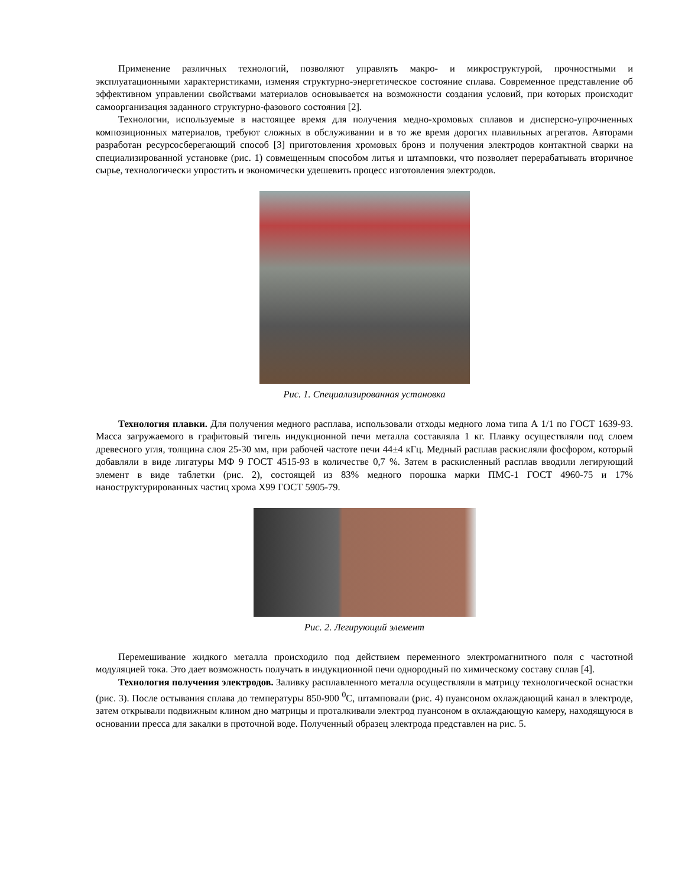Применение различных технологий, позволяют управлять макро- и микроструктурой, прочностными и эксплуатационными характеристиками, изменяя структурно-энергетическое состояние сплава. Современное представление об эффективном управлении свойствами материалов основывается на возможности создания условий, при которых происходит самоорганизация заданного структурно-фазового состояния [2].
Технологии, используемые в настоящее время для получения медно-хромовых сплавов и дисперсно-упрочненных композиционных материалов, требуют сложных в обслуживании и в то же время дорогих плавильных агрегатов. Авторами разработан ресурсосберегающий способ [3] приготовления хромовых бронз и получения электродов контактной сварки на специализированной установке (рис. 1) совмещенным способом литья и штамповки, что позволяет перерабатывать вторичное сырье, технологически упростить и экономически удешевить процесс изготовления электродов.
Рис. 1. Специализированная установка
Технология плавки. Для получения медного расплава, использовали отходы медного лома типа А 1/1 по ГОСТ 1639-93. Масса загружаемого в графитовый тигель индукционной печи металла составляла 1 кг. Плавку осуществляли под слоем древесного угля, толщина слоя 25-30 мм, при рабочей частоте печи 44±4 кГц. Медный расплав раскисляли фосфором, который добавляли в виде лигатуры МФ 9 ГОСТ 4515-93 в количестве 0,7 %. Затем в раскисленный расплав вводили легирующий элемент в виде таблетки (рис. 2), состоящей из 83% медного порошка марки ПМС-1 ГОСТ 4960-75 и 17% наноструктурированных частиц хрома Х99 ГОСТ 5905-79.
Рис. 2. Легирующий элемент
Перемешивание жидкого металла происходило под действием переменного электромагнитного поля с частотной модуляцией тока. Это дает возможность получать в индукционной печи однородный по химическому составу сплав [4].
Технология получения электродов. Заливку расплавленного металла осуществляли в матрицу технологической оснастки (рис. 3). После остывания сплава до температуры 850-900 <sup>0</sup>С, штамповали (рис. 4) пуансоном охлаждающий канал в электроде, затем открывали подвижным клином дно матрицы и проталкивали электрод пуансоном в охлаждающую камеру, находящуюся в основании пресса для закалки в проточной воде. Полученный образец электрода представлен на рис. 5.